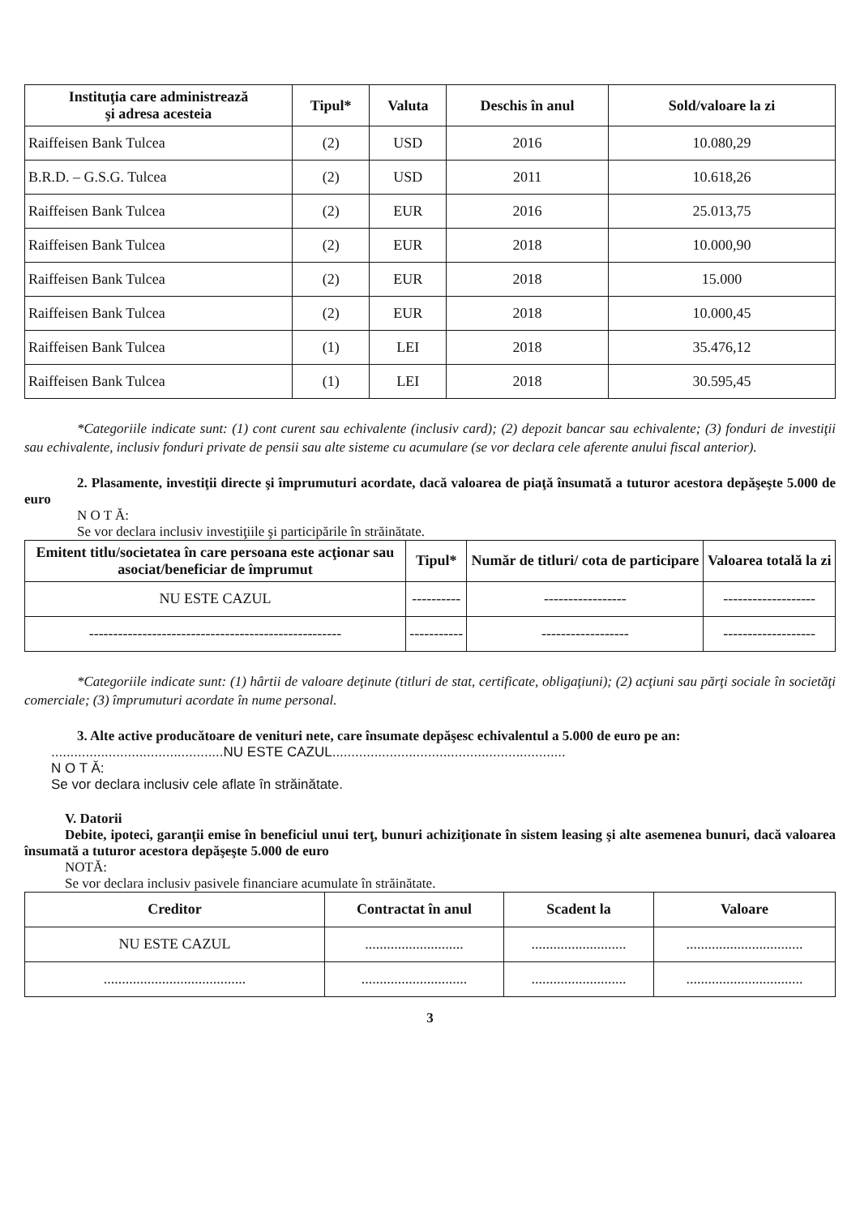| Instituţia care administrează şi adresa acesteia | Tipul* | Valuta | Deschis în anul | Sold/valoare la zi |
| --- | --- | --- | --- | --- |
| Raiffeisen Bank Tulcea | (2) | USD | 2016 | 10.080,29 |
| B.R.D. – G.S.G. Tulcea | (2) | USD | 2011 | 10.618,26 |
| Raiffeisen Bank Tulcea | (2) | EUR | 2016 | 25.013,75 |
| Raiffeisen Bank Tulcea | (2) | EUR | 2018 | 10.000,90 |
| Raiffeisen Bank Tulcea | (2) | EUR | 2018 | 15.000 |
| Raiffeisen Bank Tulcea | (2) | EUR | 2018 | 10.000,45 |
| Raiffeisen Bank Tulcea | (1) | LEI | 2018 | 35.476,12 |
| Raiffeisen Bank Tulcea | (1) | LEI | 2018 | 30.595,45 |
*Categoriile indicate sunt: (1) cont curent sau echivalente (inclusiv card); (2) depozit bancar sau echivalente; (3) fonduri de investiţii sau echivalente, inclusiv fonduri private de pensii sau alte sisteme cu acumulare (se vor declara cele aferente anului fiscal anterior).
2. Plasamente, investiţii directe şi împrumuturi acordate, dacă valoarea de piaţă însumată a tuturor acestora depăşeşte 5.000 de euro
N O T Ă:
Se vor declara inclusiv investiţiile şi participările în străinătate.
| Emitent titlu/societatea în care persoana este acţionar sau asociat/beneficiar de împrumut | Tipul* | Număr de titluri/ cota de participare | Valoarea totală la zi |
| --- | --- | --- | --- |
| NU ESTE CAZUL | ---------- | ----------------- | ------------------- |
| ---------------------------------------------------- | ----------- | ------------------ | ------------------- |
*Categoriile indicate sunt: (1) hârtii de valoare deţinute (titluri de stat, certificate, obligaţiuni); (2) acţiuni sau părţi sociale în societăţi comerciale; (3) împrumuturi acordate în nume personal.
3. Alte active producătoare de venituri nete, care însumate depăşesc echivalentul a 5.000 de euro pe an:
.............................................NU ESTE CAZUL.............................................................
N O T Ă:
Se vor declara inclusiv cele aflate în străinătate.
V. Datorii
Debite, ipoteci, garanţii emise în beneficiul unui terţ, bunuri achiziţionate în sistem leasing şi alte asemenea bunuri, dacă valoarea însumată a tuturor acestora depăşeşte 5.000 de euro
NOTĂ:
Se vor declara inclusiv pasivele financiare acumulate în străinătate.
| Creditor | Contractat în anul | Scadent la | Valoare |
| --- | --- | --- | --- |
| NU ESTE CAZUL | ........................... | .......................... | ................................ |
| ....................................... | ............................. | .......................... | ................................ |
3